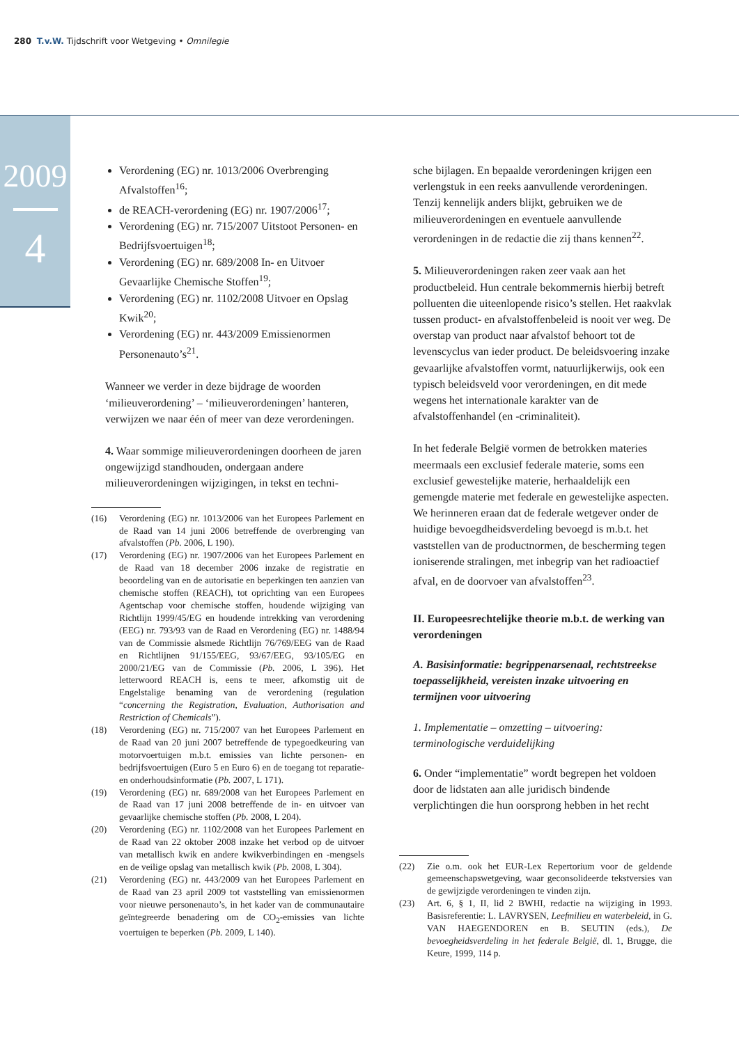280 T.v.W. Tijdschrift voor Wetgeving • Omnilegie
2009
4
Verordening (EG) nr. 1013/2006 Overbrenging Afvalstoffen<sup>16</sup>;
de REACH-verordening (EG) nr. 1907/2006<sup>17</sup>;
Verordening (EG) nr. 715/2007 Uitstoot Personen- en Bedrijfsvoertuigen<sup>18</sup>;
Verordening (EG) nr. 689/2008 In- en Uitvoer Gevaarlijke Chemische Stoffen<sup>19</sup>;
Verordening (EG) nr. 1102/2008 Uitvoer en Opslag Kwik<sup>20</sup>;
Verordening (EG) nr. 443/2009 Emissienormen Personenauto’s<sup>21</sup>.
Wanneer we verder in deze bijdrage de woorden ‘milieuverordening’ – ‘milieuverordeningen’ hanteren, verwijzen we naar één of meer van deze verordeningen.
4. Waar sommige milieuverordeningen doorheen de jaren ongewijzigd standhouden, ondergaan andere milieuverordeningen wijzigingen, in tekst en techni-
(16) Verordening (EG) nr. 1013/2006 van het Europees Parlement en de Raad van 14 juni 2006 betreffende de overbrenging van afvalstoffen (Pb. 2006, L 190).
(17) Verordening (EG) nr. 1907/2006 van het Europees Parlement en de Raad van 18 december 2006 inzake de registratie en beoordeling van en de autorisatie en beperkingen ten aanzien van chemische stoffen (REACH), tot oprichting van een Europees Agentschap voor chemische stoffen, houdende wijziging van Richtlijn 1999/45/EG en houdende intrekking van verordening (EEG) nr. 793/93 van de Raad en Verordening (EG) nr. 1488/94 van de Commissie alsmede Richtlijn 76/769/EEG van de Raad en Richtlijnen 91/155/EEG, 93/67/EEG, 93/105/EG en 2000/21/EG van de Commissie (Pb. 2006, L 396). Het letterwoord REACH is, eens te meer, afkomstig uit de Engelstalige benaming van de verordening (regulation “concerning the Registration, Evaluation, Authorisation and Restriction of Chemicals”).
(18) Verordening (EG) nr. 715/2007 van het Europees Parlement en de Raad van 20 juni 2007 betreffende de typegoedkeuring van motorvoertuigen m.b.t. emissies van lichte personen- en bedrijfsvoertuigen (Euro 5 en Euro 6) en de toegang tot reparatie- en onderhoudsinformatie (Pb. 2007, L 171).
(19) Verordening (EG) nr. 689/2008 van het Europees Parlement en de Raad van 17 juni 2008 betreffende de in- en uitvoer van gevaarlijke chemische stoffen (Pb. 2008, L 204).
(20) Verordening (EG) nr. 1102/2008 van het Europees Parlement en de Raad van 22 oktober 2008 inzake het verbod op de uitvoer van metallisch kwik en andere kwikverbindingen en -mengsels en de veilige opslag van metallisch kwik (Pb. 2008, L 304).
(21) Verordening (EG) nr. 443/2009 van het Europees Parlement en de Raad van 23 april 2009 tot vaststelling van emissienormen voor nieuwe personenauto’s, in het kader van de communautaire geïntegreerde benadering om de CO<sub>2</sub>-emissies van lichte voertuigen te beperken (Pb. 2009, L 140).
sche bijlagen. En bepaalde verordeningen krijgen een verlengstuk in een reeks aanvullende verordeningen. Tenzij kennelijk anders blijkt, gebruiken we de milieuverordeningen en eventuele aanvullende verordeningen in de redactie die zij thans kennen<sup>22</sup>.
5. Milieuverordeningen raken zeer vaak aan het productbeleid. Hun centrale bekommernis hierbij betreft polluenten die uiteenlopende risico’s stellen. Het raakvlak tussen product- en afvalstoffenbeleid is nooit ver weg. De overstap van product naar afvalstof behoort tot de levenscyclus van ieder product. De beleidsvoering inzake gevaarlijke afvalstoffen vormt, natuurlijkerwijs, ook een typisch beleidsveld voor verordeningen, en dit mede wegens het internationale karakter van de afvalstoffenhandel (en -criminaliteit).
In het federale België vormen de betrokken materies meermaals een exclusief federale materie, soms een exclusief gewestelijke materie, herhaaldelijk een gemengde materie met federale en gewestelijke aspecten. We herinneren eraan dat de federale wetgever onder de huidige bevoegdheidsverdeling bevoegd is m.b.t. het vaststellen van de productnormen, de bescherming tegen ioniserende stralingen, met inbegrip van het radioactief afval, en de doorvoer van afvalstoffen<sup>23</sup>.
II. Europeesrechtelijke theorie m.b.t. de werking van verordeningen
A. Basisinformatie: begrippenarsenaal, rechtstreekse toepasselijkheid, vereisten inzake uitvoering en termijnen voor uitvoering
1. Implementatie – omzetting – uitvoering: terminologische verduidelijking
6. Onder “implementatie” wordt begrepen het voldoen door de lidstaten aan alle juridisch bindende verplichtingen die hun oorsprong hebben in het recht
(22) Zie o.m. ook het EUR-Lex Repertorium voor de geldende gemeenschapswetgeving, waar geconsolideerde tekstversies van de gewijzigde verordeningen te vinden zijn.
(23) Art. 6, § 1, II, lid 2 BWHI, redactie na wijziging in 1993. Basisreferentie: L. LAVRYSEN, Leefmilieu en waterbeleid, in G. VAN HAEGENDOREN en B. SEUTIN (eds.), De bevoegheidsverdeling in het federale België, dl. 1, Brugge, die Keure, 1999, 114 p.